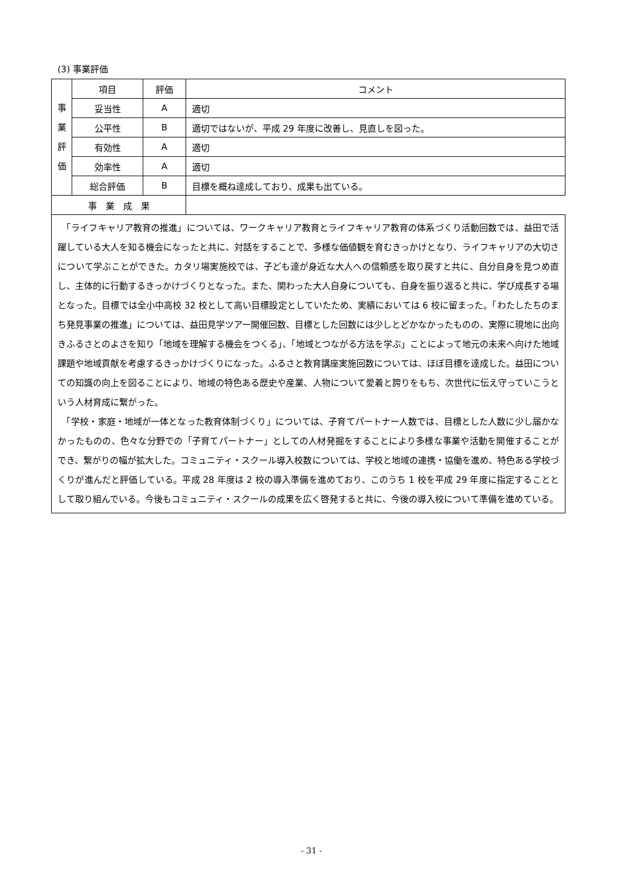(3) 事業評価
| 事 業 評 価 | 項目 | 評価 | コメント |
| | 妥当性 | A | 適切 |
| | 公平性 | B | 適切ではないが、平成 29 年度に改善し、見直しを図った。 |
| | 有効性 | A | 適切 |
| | 効率性 | A | 適切 |
| | 総合評価 | B | 目標を概ね達成しており、成果も出ている。 |
| 事 業 成 果 | | | |
| 「ライフキャリア教育の推進」については、ワークキャリア教育とライフキャリア教育の体系づくり活動回数では、益田で活躍している大人を知る機会になったと共に、対話をすることで、多様な価値観を育むきっかけとなり、ライフキャリアの大切さについて学ぶことができた。カタリ場実施校では、子ども達が身近な大人への信頼感を取り戻すと共に、自分自身を見つめ直し、主体的に行動するきっかけづくりとなった。また、関わった大人自身についても、自身を振り返ると共に、学び成長する場となった。目標では全小中高校 32 校として高い目標設定としていたため、実績においては 6 校に留まった。「わたしたちのまち発見事業の推進」については、益田見学ツアー開催回数、目標とした回数には少しとどかなかったものの、実際に現地に出向きふるさとのよさを知り「地域を理解する機会をつくる」、「地域とつながる方法を学ぶ」ことによって地元の未来へ向けた地域課題や地域貢献を考慮するきっかけづくりになった。ふるさと教育講座実施回数については、ほぼ目標を達成した。益田についての知識の向上を図ることにより、地域の特色ある歴史や産業、人物について愛着と誇りをもち、次世代に伝え守っていこうという人材育成に繋がった。 「学校・家庭・地域が一体となった教育体制づくり」については、子育てパートナー人数では、目標とした人数に少し届かなかったものの、色々な分野での「子育てパートナー」としての人材発掘をすることにより多様な事業や活動を開催することができ、繋がりの幅が拡大した。コミュニティ・スクール導入校数については、学校と地域の連携・協働を進め、特色ある学校づくりが進んだと評価している。平成 28 年度は 2 校の導入準備を進めており、このうち 1 校を平成 29 年度に指定することとして取り組んでいる。今後もコミュニティ・スクールの成果を広く啓発すると共に、今後の導入校について準備を進めている。 | | | |
- 31 -